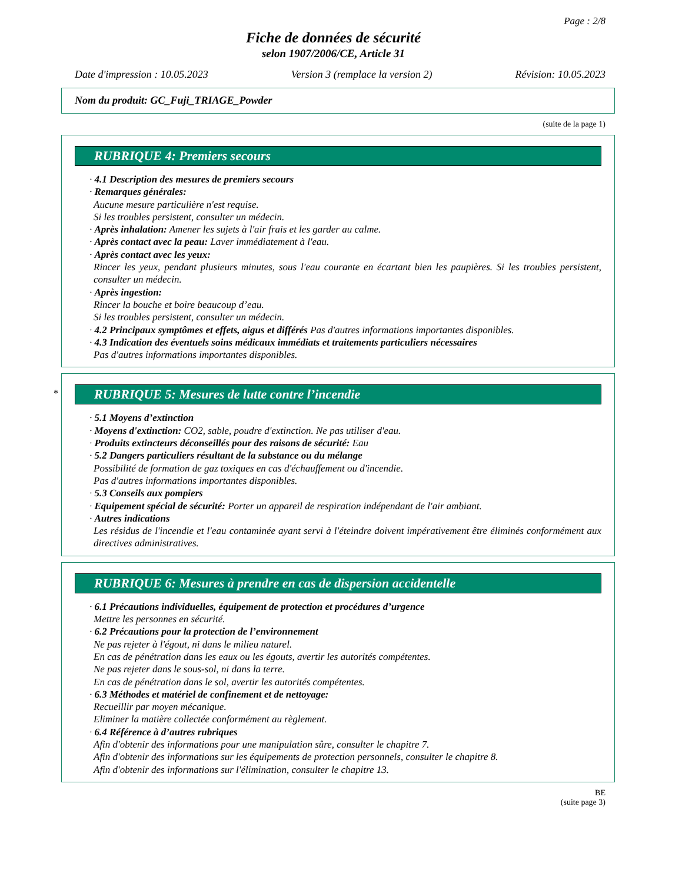Page : 2/8
Fiche de données de sécurité
selon 1907/2006/CE, Article 31
Date d'impression : 10.05.2023 Version 3 (remplace la version 2) Révision: 10.05.2023
Nom du produit: GC_Fuji_TRIAGE_Powder
(suite de la page 1)
RUBRIQUE 4: Premiers secours
· 4.1 Description des mesures de premiers secours
· Remarques générales:
Aucune mesure particulière n'est requise.
Si les troubles persistent, consulter un médecin.
· Après inhalation: Amener les sujets à l'air frais et les garder au calme.
· Après contact avec la peau: Laver immédiatement à l'eau.
· Après contact avec les yeux:
Rincer les yeux, pendant plusieurs minutes, sous l'eau courante en écartant bien les paupières. Si les troubles persistent, consulter un médecin.
· Après ingestion:
Rincer la bouche et boire beaucoup d’eau.
Si les troubles persistent, consulter un médecin.
· 4.2 Principaux symptômes et effets, aigus et différés Pas d'autres informations importantes disponibles.
· 4.3 Indication des éventuels soins médicaux immédiats et traitements particuliers nécessaires
Pas d'autres informations importantes disponibles.
*
RUBRIQUE 5: Mesures de lutte contre l’incendie
· 5.1 Moyens d’extinction
· Moyens d'extinction: CO2, sable, poudre d'extinction. Ne pas utiliser d'eau.
· Produits extincteurs déconseillés pour des raisons de sécurité: Eau
· 5.2 Dangers particuliers résultant de la substance ou du mélange
Possibilité de formation de gaz toxiques en cas d'échauffement ou d'incendie.
Pas d'autres informations importantes disponibles.
· 5.3 Conseils aux pompiers
· Equipement spécial de sécurité: Porter un appareil de respiration indépendant de l'air ambiant.
· Autres indications
Les résidus de l'incendie et l'eau contaminée ayant servi à l'éteindre doivent impérativement être éliminés conformément aux directives administratives.
RUBRIQUE 6: Mesures à prendre en cas de dispersion accidentelle
· 6.1 Précautions individuelles, équipement de protection et procédures d’urgence
Mettre les personnes en sécurité.
· 6.2 Précautions pour la protection de l’environnement
Ne pas rejeter à l'égout, ni dans le milieu naturel.
En cas de pénétration dans les eaux ou les égouts, avertir les autorités compétentes.
Ne pas rejeter dans le sous-sol, ni dans la terre.
En cas de pénétration dans le sol, avertir les autorités compétentes.
· 6.3 Méthodes et matériel de confinement et de nettoyage:
Recueillir par moyen mécanique.
Eliminer la matière collectée conformément au règlement.
· 6.4 Référence à d’autres rubriques
Afin d'obtenir des informations pour une manipulation sûre, consulter le chapitre 7.
Afin d'obtenir des informations sur les équipements de protection personnels, consulter le chapitre 8.
Afin d'obtenir des informations sur l'élimination, consulter le chapitre 13.
BE
(suite page 3)